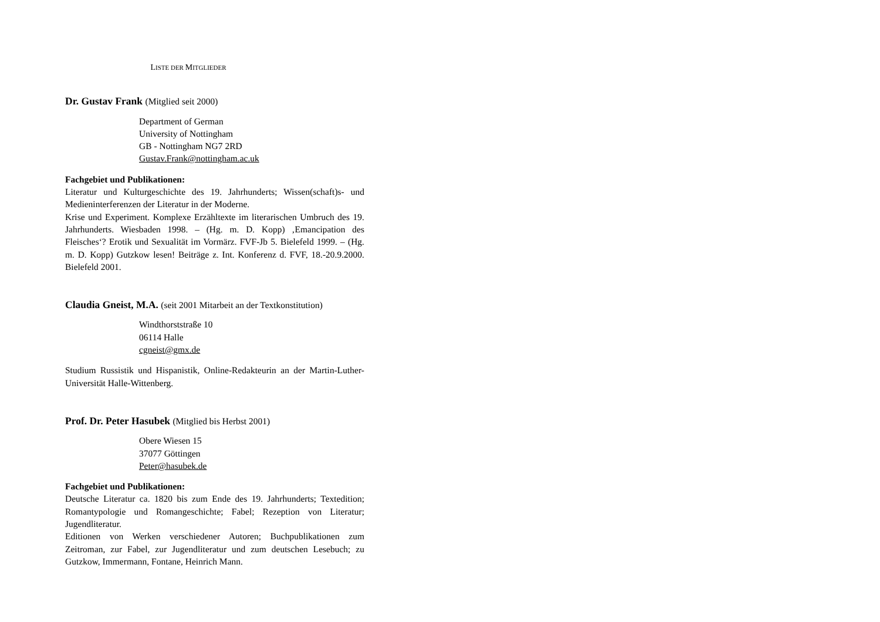LISTE DER MITGLIEDER
Dr. Gustav Frank (Mitglied seit 2000)
Department of German
University of Nottingham
GB - Nottingham NG7 2RD
Gustav.Frank@nottingham.ac.uk
Fachgebiet und Publikationen:
Literatur und Kulturgeschichte des 19. Jahrhunderts; Wissen(schaft)s- und Medieninterferenzen der Literatur in der Moderne.
Krise und Experiment. Komplexe Erzähltexte im literarischen Umbruch des 19. Jahrhunderts. Wiesbaden 1998. – (Hg. m. D. Kopp) ‚Emancipation des Fleisches‘? Erotik und Sexualität im Vormärz. FVF-Jb 5. Bielefeld 1999. – (Hg. m. D. Kopp) Gutzkow lesen! Beiträge z. Int. Konferenz d. FVF, 18.-20.9.2000. Bielefeld 2001.
Claudia Gneist, M.A. (seit 2001 Mitarbeit an der Textkonstitution)
Windthorststraße 10
06114 Halle
cgneist@gmx.de
Studium Russistik und Hispanistik, Online-Redakteurin an der Martin-Luther-Universität Halle-Wittenberg.
Prof. Dr. Peter Hasubek (Mitglied bis Herbst 2001)
Obere Wiesen 15
37077 Göttingen
Peter@hasubek.de
Fachgebiet und Publikationen:
Deutsche Literatur ca. 1820 bis zum Ende des 19. Jahrhunderts; Textedition; Romantypologie und Romangeschichte; Fabel; Rezeption von Literatur; Jugendliteratur.
Editionen von Werken verschiedener Autoren; Buchpublikationen zum Zeitroman, zur Fabel, zur Jugendliteratur und zum deutschen Lesebuch; zu Gutzkow, Immermann, Fontane, Heinrich Mann.